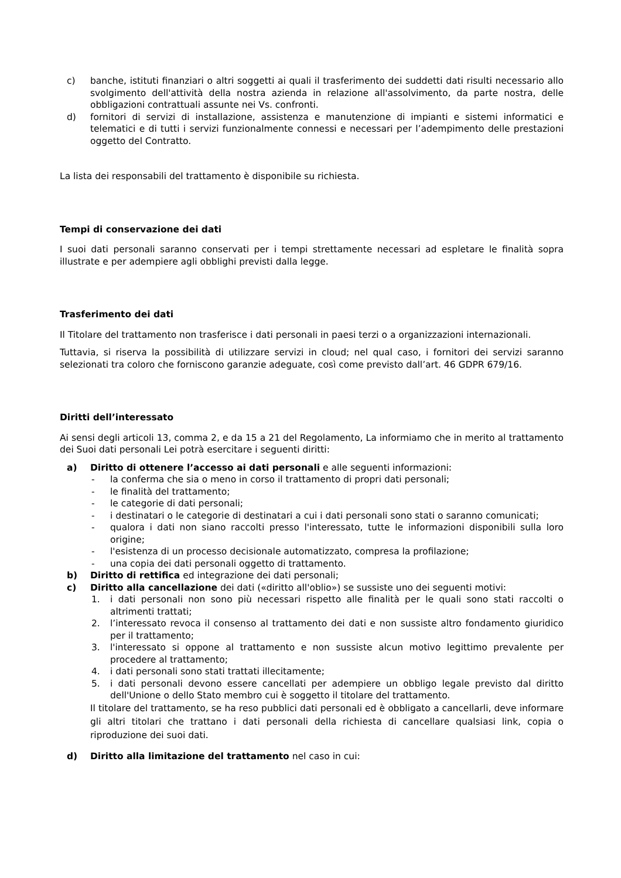c) banche, istituti finanziari o altri soggetti ai quali il trasferimento dei suddetti dati risulti necessario allo svolgimento dell'attività della nostra azienda in relazione all'assolvimento, da parte nostra, delle obbligazioni contrattuali assunte nei Vs. confronti.
d) fornitori di servizi di installazione, assistenza e manutenzione di impianti e sistemi informatici e telematici e di tutti i servizi funzionalmente connessi e necessari per l’adempimento delle prestazioni oggetto del Contratto.
La lista dei responsabili del trattamento è disponibile su richiesta.
Tempi di conservazione dei dati
I suoi dati personali saranno conservati per i tempi strettamente necessari ad espletare le finalità sopra illustrate e per adempiere agli obblighi previsti dalla legge.
Trasferimento dei dati
Il Titolare del trattamento non trasferisce i dati personali in paesi terzi o a organizzazioni internazionali.
Tuttavia, si riserva la possibilità di utilizzare servizi in cloud; nel qual caso, i fornitori dei servizi saranno selezionati tra coloro che forniscono garanzie adeguate, così come previsto dall’art. 46 GDPR 679/16.
Diritti dell’interessato
Ai sensi degli articoli 13, comma 2, e da 15 a 21 del Regolamento, La informiamo che in merito al trattamento dei Suoi dati personali Lei potrà esercitare i seguenti diritti:
a) Diritto di ottenere l’accesso ai dati personali e alle seguenti informazioni:
- la conferma che sia o meno in corso il trattamento di propri dati personali;
- le finalità del trattamento;
- le categorie di dati personali;
- i destinatari o le categorie di destinatari a cui i dati personali sono stati o saranno comunicati;
- qualora i dati non siano raccolti presso l'interessato, tutte le informazioni disponibili sulla loro origine;
- l'esistenza di un processo decisionale automatizzato, compresa la profilazione;
- una copia dei dati personali oggetto di trattamento.
b) Diritto di rettifica ed integrazione dei dati personali;
c) Diritto alla cancellazione dei dati («diritto all'oblio») se sussiste uno dei seguenti motivi:
1. i dati personali non sono più necessari rispetto alle finalità per le quali sono stati raccolti o altrimenti trattati;
2. l’interessato revoca il consenso al trattamento dei dati e non sussiste altro fondamento giuridico per il trattamento;
3. l'interessato si oppone al trattamento e non sussiste alcun motivo legittimo prevalente per procedere al trattamento;
4. i dati personali sono stati trattati illecitamente;
5. i dati personali devono essere cancellati per adempiere un obbligo legale previsto dal diritto dell'Unione o dello Stato membro cui è soggetto il titolare del trattamento.
Il titolare del trattamento, se ha reso pubblici dati personali ed è obbligato a cancellarli, deve informare gli altri titolari che trattano i dati personali della richiesta di cancellare qualsiasi link, copia o riproduzione dei suoi dati.
d) Diritto alla limitazione del trattamento nel caso in cui: